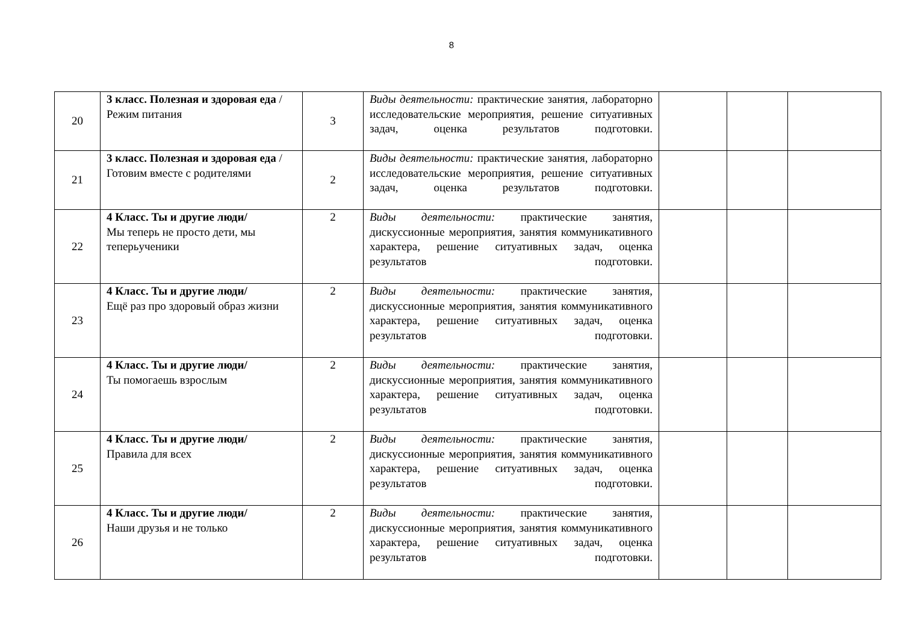8
| 20 | 3 класс. Полезная и здоровая еда / Режим питания | 3 | Виды деятельности: практические занятия, лабораторно исследовательские мероприятия, решение ситуативных задач, оценка результатов подготовки. | | | |
| 21 | 3 класс. Полезная и здоровая еда / Готовим вместе с родителями | 2 | Виды деятельности: практические занятия, лабораторно исследовательские мероприятия, решение ситуативных задач, оценка результатов подготовки. | | | |
| 22 | 4 Класс. Ты и другие люди/ Мы теперь не просто дети, мы теперьученики | 2 | Виды деятельности: практические занятия, дискуссионные мероприятия, занятия коммуникативного характера, решение ситуативных задач, оценка результатов подготовки. | | | |
| 23 | 4 Класс. Ты и другие люди/ Ещё раз про здоровый образ жизни | 2 | Виды деятельности: практические занятия, дискуссионные мероприятия, занятия коммуникативного характера, решение ситуативных задач, оценка результатов подготовки. | | | |
| 24 | 4 Класс. Ты и другие люди/ Ты помогаешь взрослым | 2 | Виды деятельности: практические занятия, дискуссионные мероприятия, занятия коммуникативного характера, решение ситуативных задач, оценка результатов подготовки. | | | |
| 25 | 4 Класс. Ты и другие люди/ Правила для всех | 2 | Виды деятельности: практические занятия, дискуссионные мероприятия, занятия коммуникативного характера, решение ситуативных задач, оценка результатов подготовки. | | | |
| 26 | 4 Класс. Ты и другие люди/ Наши друзья и не только | 2 | Виды деятельности: практические занятия, дискуссионные мероприятия, занятия коммуникативного характера, решение ситуативных задач, оценка результатов подготовки. | | | |